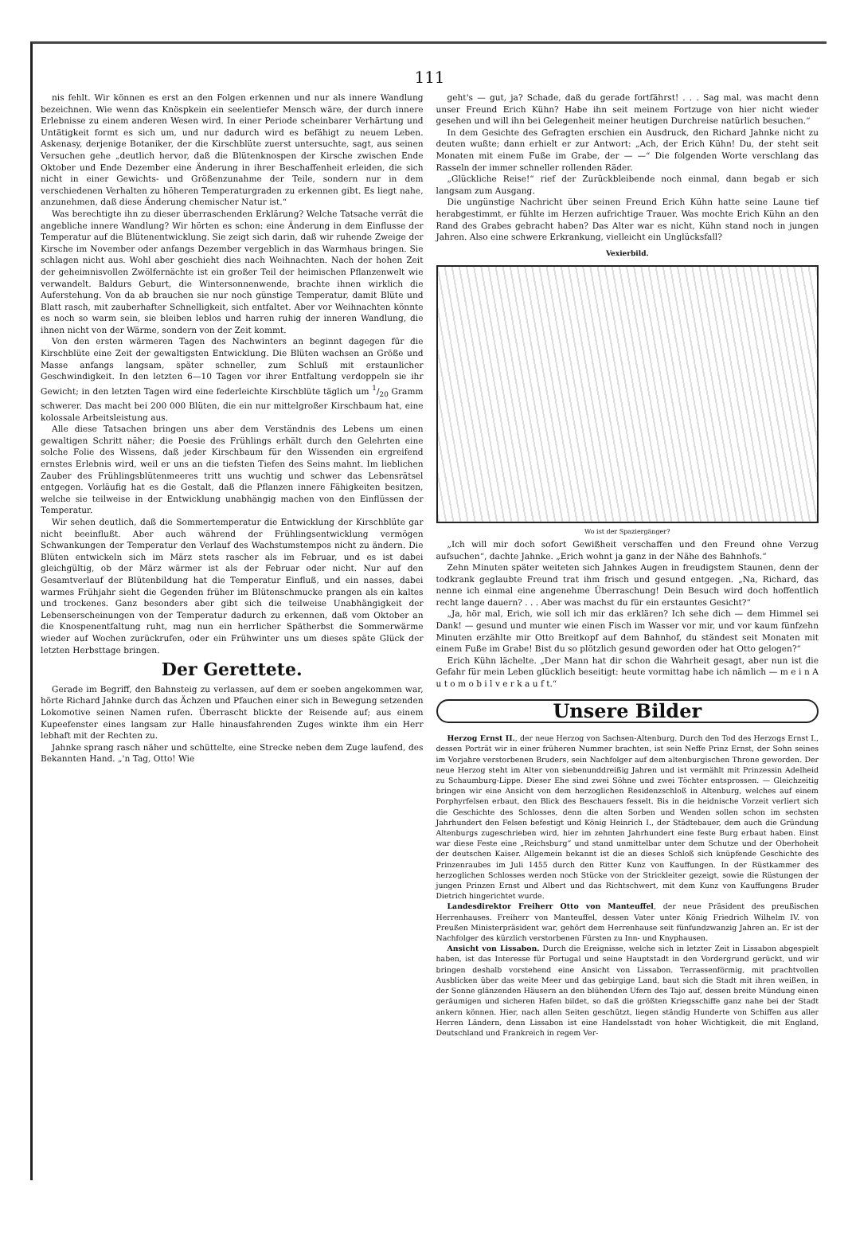111
nis fehlt. Wir können es erst an den Folgen erkennen und nur als innere Wandlung bezeichnen. Wie wenn das Knöspkein ein seelentiefer Mensch wäre, der durch innere Erlebnisse zu einem anderen Wesen wird. In einer Periode scheinbarer Verhärtung und Untätigkeit formt es sich um, und nur dadurch wird es befähigt zu neuem Leben. Askenasy, derjenige Botaniker, der die Kirschblüte zuerst untersuchte, sagt, aus seinen Versuchen gehe „deutlich hervor, daß die Blütenknospen der Kirsche zwischen Ende Oktober und Ende Dezember eine Änderung in ihrer Beschaffenheit erleiden, die sich nicht in einer Gewichts- und Größenzunahme der Teile, sondern nur in dem verschiedenen Verhalten zu höheren Temperaturgraden zu erkennen gibt. Es liegt nahe, anzunehmen, daß diese Änderung chemischer Natur ist.“
Was berechtigte ihn zu dieser überraschenden Erklärung? Welche Tatsache verrät die angebliche innere Wandlung? Wir hörten es schon: eine Änderung in dem Einflusse der Temperatur auf die Blütenentwicklung. Sie zeigt sich darin, daß wir ruhende Zweige der Kirsche im November oder anfangs Dezember vergeblich in das Warmhaus bringen. Sie schlagen nicht aus. Wohl aber geschieht dies nach Weihnachten. Nach der hohen Zeit der geheimnisvollen Zwölfernächte ist ein großer Teil der heimischen Pflanzenwelt wie verwandelt. Baldurs Geburt, die Wintersonnenwende, brachte ihnen wirklich die Auferstehung. Von da ab brauchen sie nur noch günstige Temperatur, damit Blüte und Blatt rasch, mit zauberhafter Schnelligkeit, sich entfaltet. Aber vor Weihnachten könnte es noch so warm sein, sie bleiben leblos und harren ruhig der inneren Wandlung, die ihnen nicht von der Wärme, sondern von der Zeit kommt.
Von den ersten wärmeren Tagen des Nachwinters an beginnt dagegen für die Kirschblüte eine Zeit der gewaltigsten Entwicklung. Die Blüten wachsen an Größe und Masse anfangs langsam, später schneller, zum Schluß mit erstaunlicher Geschwindigkeit. In den letzten 6—10 Tagen vor ihrer Entfaltung verdoppeln sie ihr Gewicht; in den letzten Tagen wird eine federleichte Kirschblüte täglich um 1/20 Gramm schwerer. Das macht bei 200 000 Blüten, die ein nur mittelgroßer Kirschbaum hat, eine kolossale Arbeitsleistung aus.
Alle diese Tatsachen bringen uns aber dem Verständnis des Lebens um einen gewaltigen Schritt näher; die Poesie des Frühlings erhält durch den Gelehrten eine solche Folie des Wissens, daß jeder Kirschbaum für den Wissenden ein ergreifend ernstes Erlebnis wird, weil er uns an die tiefsten Tiefen des Seins mahnt. Im lieblichen Zauber des Frühlingsblütenmeeres tritt uns wuchtig und schwer das Lebensrätsel entgegen. Vorläufig hat es die Gestalt, daß die Pflanzen innere Fähigkeiten besitzen, welche sie teilweise in der Entwicklung unabhängig machen von den Einflüssen der Temperatur.
Wir sehen deutlich, daß die Sommertemperatur die Entwicklung der Kirschblüte gar nicht beeinflußt. Aber auch während der Frühlingsentwicklung vermögen Schwankungen der Temperatur den Verlauf des Wachstumstempos nicht zu ändern. Die Blüten entwickeln sich im März stets rascher als im Februar, und es ist dabei gleichgültig, ob der März wärmer ist als der Februar oder nicht. Nur auf den Gesamtverlauf der Blütenbildung hat die Temperatur Einfluß, und ein nasses, dabei warmes Frühjahr sieht die Gegenden früher im Blütenschmucke prangen als ein kaltes und trockenes. Ganz besonders aber gibt sich die teilweise Unabhängigkeit der Lebenserscheinungen von der Temperatur dadurch zu erkennen, daß vom Oktober an die Knospenentfaltung ruht, mag nun ein herrlicher Spätherbst die Sommerwärme wieder auf Wochen zurückrufen, oder ein Frühwinter uns um dieses späte Glück der letzten Herbsttage bringen.
Der Gerettete.
Gerade im Begriff, den Bahnsteig zu verlassen, auf dem er soeben angekommen war, hörte Richard Jahnke durch das Ächzen und Pfauchen einer sich in Bewegung setzenden Lokomotive seinen Namen rufen. Überrascht blickte der Reisende auf; aus einem Kupeefenster eines langsam zur Halle hinausfahrenden Zuges winkte ihm ein Herr lebhaft mit der Rechten zu.
Jahnke sprang rasch näher und schüttelte, eine Strecke neben dem Zuge laufend, des Bekannten Hand. „'n Tag, Otto! Wie
geht's — gut, ja? Schade, daß du gerade fortfährst! . . . Sag mal, was macht denn unser Freund Erich Kühn? Habe ihn seit meinem Fortzuge von hier nicht wieder gesehen und will ihn bei Gelegenheit meiner heutigen Durchreise natürlich besuchen.“
In dem Gesichte des Gefragten erschien ein Ausdruck, den Richard Jahnke nicht zu deuten wußte; dann erhielt er zur Antwort: „Ach, der Erich Kühn! Du, der steht seit Monaten mit einem Fuße im Grabe, der — —“ Die folgenden Worte verschlang das Rasseln der immer schneller rollenden Räder.
„Glückliche Reise!“ rief der Zurückbleibende noch einmal, dann begab er sich langsam zum Ausgang.
Die ungünstige Nachricht über seinen Freund Erich Kühn hatte seine Laune tief herabgestimmt, er fühlte im Herzen aufrichtige Trauer. Was mochte Erich Kühn an den Rand des Grabes gebracht haben? Das Alter war es nicht, Kühn stand noch in jungen Jahren. Also eine schwere Erkrankung, vielleicht ein Unglücksfall?
Vexierbild.
Wo ist der Spaziergänger?
„Ich will mir doch sofort Gewißheit verschaffen und den Freund ohne Verzug aufsuchen“, dachte Jahnke. „Erich wohnt ja ganz in der Nähe des Bahnhofs.“
Zehn Minuten später weiteten sich Jahnkes Augen in freudigstem Staunen, denn der todkrank geglaubte Freund trat ihm frisch und gesund entgegen. „Na, Richard, das nenne ich einmal eine angenehme Überraschung! Dein Besuch wird doch hoffentlich recht lange dauern? . . . Aber was machst du für ein erstauntes Gesicht?“
„Ja, hör mal, Erich, wie soll ich mir das erklären? Ich sehe dich — dem Himmel sei Dank! — gesund und munter wie einen Fisch im Wasser vor mir, und vor kaum fünfzehn Minuten erzählte mir Otto Breitkopf auf dem Bahnhof, du ständest seit Monaten mit einem Fuße im Grabe! Bist du so plötzlich gesund geworden oder hat Otto gelogen?“
Erich Kühn lächelte. „Der Mann hat dir schon die Wahrheit gesagt, aber nun ist die Gefahr für mein Leben glücklich beseitigt: heute vormittag habe ich nämlich — m e i n A u t o m o b i l v e r k a u f t.“
Unsere Bilder
Herzog Ernst II., der neue Herzog von Sachsen-Altenburg. Durch den Tod des Herzogs Ernst I., dessen Porträt wir in einer früheren Nummer brachten, ist sein Neffe Prinz Ernst, der Sohn seines im Vorjahre verstorbenen Bruders, sein Nachfolger auf dem altenburgischen Throne geworden. Der neue Herzog steht im Alter von siebenunddreißig Jahren und ist vermählt mit Prinzessin Adelheid zu Schaumburg-Lippe. Dieser Ehe sind zwei Söhne und zwei Töchter entsprossen. — Gleichzeitig bringen wir eine Ansicht von dem herzoglichen Residenzschloß in Altenburg, welches auf einem Porphyrfelsen erbaut, den Blick des Beschauers fesselt. Bis in die heidnische Vorzeit verliert sich die Geschichte des Schlosses, denn die alten Sorben und Wenden sollen schon im sechsten Jahrhundert den Felsen befestigt und König Heinrich I., der Städtebauer, dem auch die Gründung Altenburgs zugeschrieben wird, hier im zehnten Jahrhundert eine feste Burg erbaut haben. Einst war diese Feste eine „Reichsburg“ und stand unmittelbar unter dem Schutze und der Oberhoheit der deutschen Kaiser. Allgemein bekannt ist die an dieses Schloß sich knüpfende Geschichte des Prinzenraubes im Juli 1455 durch den Ritter Kunz von Kauffungen. In der Rüstkammer des herzoglichen Schlosses werden noch Stücke von der Strickleiter gezeigt, sowie die Rüstungen der jungen Prinzen Ernst und Albert und das Richtschwert, mit dem Kunz von Kauffungens Bruder Dietrich hingerichtet wurde.
Landesdirektor Freiherr Otto von Manteuffel, der neue Präsident des preußischen Herrenhauses. Freiherr von Manteuffel, dessen Vater unter König Friedrich Wilhelm IV. von Preußen Ministerpräsident war, gehört dem Herrenhause seit fünfundzwanzig Jahren an. Er ist der Nachfolger des kürzlich verstorbenen Fürsten zu Inn- und Knyphausen.
Ansicht von Lissabon. Durch die Ereignisse, welche sich in letzter Zeit in Lissabon abgespielt haben, ist das Interesse für Portugal und seine Hauptstadt in den Vordergrund gerückt, und wir bringen deshalb vorstehend eine Ansicht von Lissabon. Terrassenförmig, mit prachtvollen Ausblicken über das weite Meer und das gebirgige Land, baut sich die Stadt mit ihren weißen, in der Sonne glänzenden Häusern an den blühenden Ufern des Tajo auf, dessen breite Mündung einen geräumigen und sicheren Hafen bildet, so daß die größten Kriegsschiffe ganz nahe bei der Stadt ankern können. Hier, nach allen Seiten geschützt, liegen ständig Hunderte von Schiffen aus aller Herren Ländern, denn Lissabon ist eine Handelsstadt von hoher Wichtigkeit, die mit England, Deutschland und Frankreich in regem Ver-